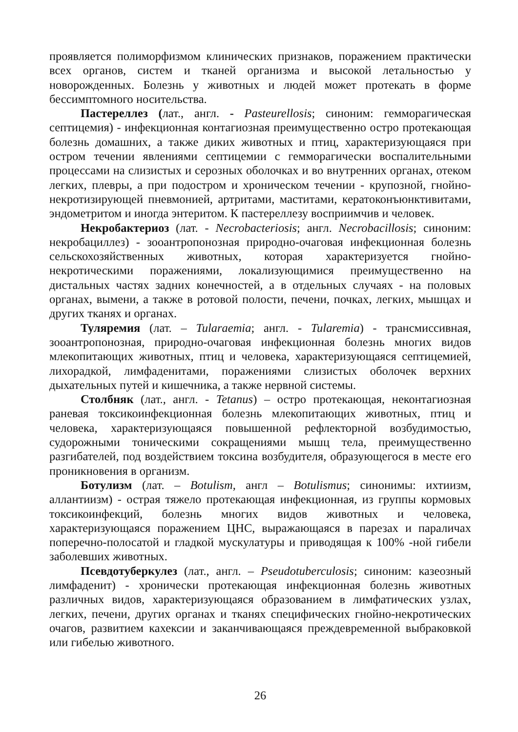проявляется полиморфизмом клинических признаков, поражением практически всех органов, систем и тканей организма и высокой летальностью у новорожденных. Болезнь у животных и людей может протекать в форме бессимптомного носительства.
Пастереллез (лат., англ. - Pasteurellosis; синоним: гемморагическая септицемия) - инфекционная контагиозная преимущественно остро протекающая болезнь домашних, а также диких животных и птиц, характеризующаяся при остром течении явлениями септицемии с гемморагически воспалительными процессами на слизистых и серозных оболочках и во внутренних органах, отеком легких, плевры, а при подостром и хроническом течении - крупозной, гнойно-некротизирующей пневмонией, артритами, маститами, кератоконъюнктивитами, эндометритом и иногда энтеритом. К пастереллезу восприимчив и человек.
Некробактериоз (лат. - Necrobacteriosis; англ. Necrobacillosis; синоним: некробациллез) - зооантропонозная природно-очаговая инфекционная болезнь сельскохозяйственных животных, которая характеризуется гнойно-некротическими поражениями, локализующимися преимущественно на дистальных частях задних конечностей, а в отдельных случаях - на половых органах, вымени, а также в ротовой полости, печени, почках, легких, мышцах и других тканях и органах.
Туляремия (лат. – Tularaemia; англ. - Tularemia) - трансмиссивная, зооантропонозная, природно-очаговая инфекционная болезнь многих видов млекопитающих животных, птиц и человека, характеризующаяся септицемией, лихорадкой, лимфаденитами, поражениями слизистых оболочек верхних дыхательных путей и кишечника, а также нервной системы.
Столбняк (лат., англ. - Tetanus) – остро протекающая, неконтагиозная раневая токсикоинфекционная болезнь млекопитающих животных, птиц и человека, характеризующаяся повышенной рефлекторной возбудимостью, судорожными тоническими сокращениями мышц тела, преимущественно разгибателей, под воздействием токсина возбудителя, образующегося в месте его проникновения в организм.
Ботулизм (лат. – Botulism, англ – Botulismus; синонимы: ихтиизм, аллантиизм) - острая тяжело протекающая инфекционная, из группы кормовых токсикоинфекций, болезнь многих видов животных и человека, характеризующаяся поражением ЦНС, выражающаяся в парезах и параличах поперечно-полосатой и гладкой мускулатуры и приводящая к 100% -ной гибели заболевших животных.
Псевдотуберкулез (лат., англ. – Pseudotuberculosis; синоним: казеозный лимфаденит) - хронически протекающая инфекционная болезнь животных различных видов, характеризующаяся образованием в лимфатических узлах, легких, печени, других органах и тканях специфических гнойно-некротических очагов, развитием кахексии и заканчивающаяся преждевременной выбраковкой или гибелью животного.
26